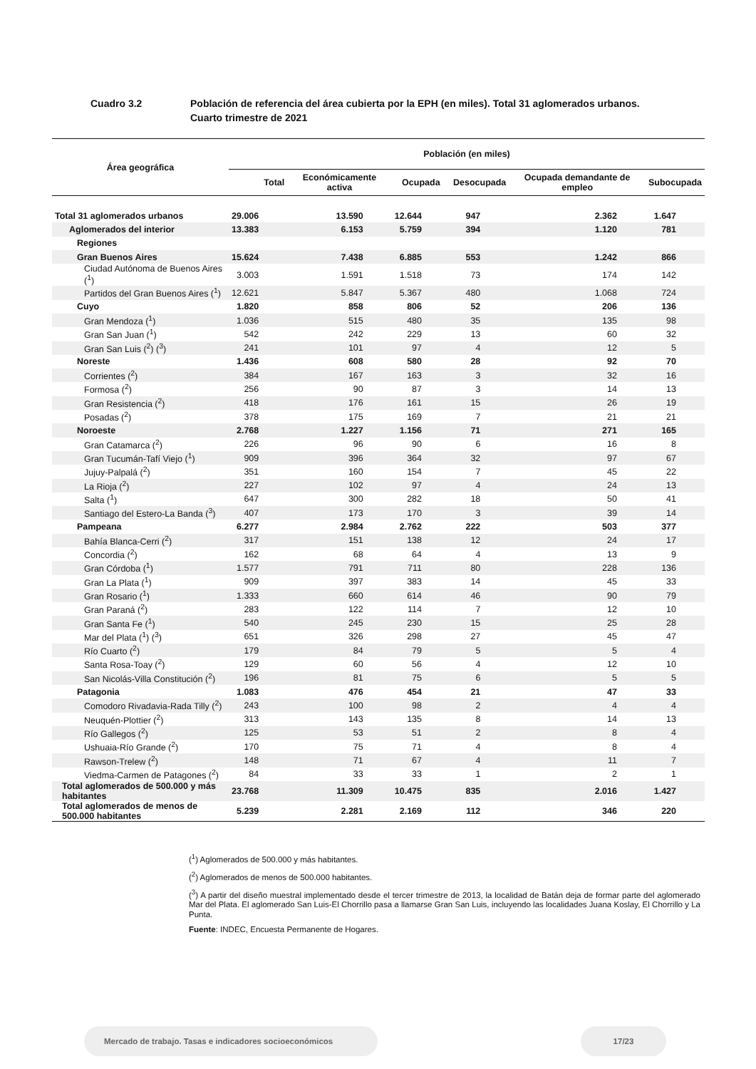Cuadro 3.2 Población de referencia del área cubierta por la EPH (en miles). Total 31 aglomerados urbanos.
Cuarto trimestre de 2021
| Área geográfica | Población (en miles) | | | | | |
| --- | --- | --- | --- | --- | --- | --- |
| | Total | Económicamente activa | Ocupada | Desocupada | Ocupada demandante de empleo | Subocupada |
| Total 31 aglomerados urbanos | 29.006 | 13.590 | 12.644 | 947 | 2.362 | 1.647 |
| Aglomerados del interior | 13.383 | 6.153 | 5.759 | 394 | 1.120 | 781 |
| Regiones | | | | | | |
| Gran Buenos Aires | 15.624 | 7.438 | 6.885 | 553 | 1.242 | 866 |
| Ciudad Autónoma de Buenos Aires (<sup>1</sup>) | 3.003 | 1.591 | 1.518 | 73 | 174 | 142 |
| Partidos del Gran Buenos Aires (<sup>1</sup>) | 12.621 | 5.847 | 5.367 | 480 | 1.068 | 724 |
| Cuyo | 1.820 | 858 | 806 | 52 | 206 | 136 |
| Gran Mendoza (<sup>1</sup>) | 1.036 | 515 | 480 | 35 | 135 | 98 |
| Gran San Juan (<sup>1</sup>) | 542 | 242 | 229 | 13 | 60 | 32 |
| Gran San Luis (<sup>2</sup>) (<sup>3</sup>) | 241 | 101 | 97 | 4 | 12 | 5 |
| Noreste | 1.436 | 608 | 580 | 28 | 92 | 70 |
| Corrientes (<sup>2</sup>) | 384 | 167 | 163 | 3 | 32 | 16 |
| Formosa (<sup>2</sup>) | 256 | 90 | 87 | 3 | 14 | 13 |
| Gran Resistencia (<sup>2</sup>) | 418 | 176 | 161 | 15 | 26 | 19 |
| Posadas (<sup>2</sup>) | 378 | 175 | 169 | 7 | 21 | 21 |
| Noroeste | 2.768 | 1.227 | 1.156 | 71 | 271 | 165 |
| Gran Catamarca (<sup>2</sup>) | 226 | 96 | 90 | 6 | 16 | 8 |
| Gran Tucumán-Tafí Viejo (<sup>1</sup>) | 909 | 396 | 364 | 32 | 97 | 67 |
| Jujuy-Palpalá (<sup>2</sup>) | 351 | 160 | 154 | 7 | 45 | 22 |
| La Rioja (<sup>2</sup>) | 227 | 102 | 97 | 4 | 24 | 13 |
| Salta (<sup>1</sup>) | 647 | 300 | 282 | 18 | 50 | 41 |
| Santiago del Estero-La Banda (<sup>3</sup>) | 407 | 173 | 170 | 3 | 39 | 14 |
| Pampeana | 6.277 | 2.984 | 2.762 | 222 | 503 | 377 |
| Bahía Blanca-Cerri (<sup>2</sup>) | 317 | 151 | 138 | 12 | 24 | 17 |
| Concordia (<sup>2</sup>) | 162 | 68 | 64 | 4 | 13 | 9 |
| Gran Córdoba (<sup>1</sup>) | 1.577 | 791 | 711 | 80 | 228 | 136 |
| Gran La Plata (<sup>1</sup>) | 909 | 397 | 383 | 14 | 45 | 33 |
| Gran Rosario (<sup>1</sup>) | 1.333 | 660 | 614 | 46 | 90 | 79 |
| Gran Paraná (<sup>2</sup>) | 283 | 122 | 114 | 7 | 12 | 10 |
| Gran Santa Fe (<sup>1</sup>) | 540 | 245 | 230 | 15 | 25 | 28 |
| Mar del Plata (<sup>1</sup>) (<sup>3</sup>) | 651 | 326 | 298 | 27 | 45 | 47 |
| Río Cuarto (<sup>2</sup>) | 179 | 84 | 79 | 5 | 5 | 4 |
| Santa Rosa-Toay (<sup>2</sup>) | 129 | 60 | 56 | 4 | 12 | 10 |
| San Nicolás-Villa Constitución (<sup>2</sup>) | 196 | 81 | 75 | 6 | 5 | 5 |
| Patagonia | 1.083 | 476 | 454 | 21 | 47 | 33 |
| Comodoro Rivadavia-Rada Tilly (<sup>2</sup>) | 243 | 100 | 98 | 2 | 4 | 4 |
| Neuquén-Plottier (<sup>2</sup>) | 313 | 143 | 135 | 8 | 14 | 13 |
| Río Gallegos (<sup>2</sup>) | 125 | 53 | 51 | 2 | 8 | 4 |
| Ushuaia-Río Grande (<sup>2</sup>) | 170 | 75 | 71 | 4 | 8 | 4 |
| Rawson-Trelew (<sup>2</sup>) | 148 | 71 | 67 | 4 | 11 | 7 |
| Viedma-Carmen de Patagones (<sup>2</sup>) | 84 | 33 | 33 | 1 | 2 | 1 |
| Total aglomerados de 500.000 y más habitantes | 23.768 | 11.309 | 10.475 | 835 | 2.016 | 1.427 |
| Total aglomerados de menos de 500.000 habitantes | 5.239 | 2.281 | 2.169 | 112 | 346 | 220 |
(<sup>1</sup>) Aglomerados de 500.000 y más habitantes.
(<sup>2</sup>) Aglomerados de menos de 500.000 habitantes.
(<sup>3</sup>) A partir del diseño muestral implementado desde el tercer trimestre de 2013, la localidad de Batán deja de formar parte del aglomerado Mar del Plata. El aglomerado San Luis-El Chorrillo pasa a llamarse Gran San Luis, incluyendo las localidades Juana Koslay, El Chorrillo y La Punta.
Fuente: INDEC, Encuesta Permanente de Hogares.
Mercado de trabajo. Tasas e indicadores socioeconómicos 17/23